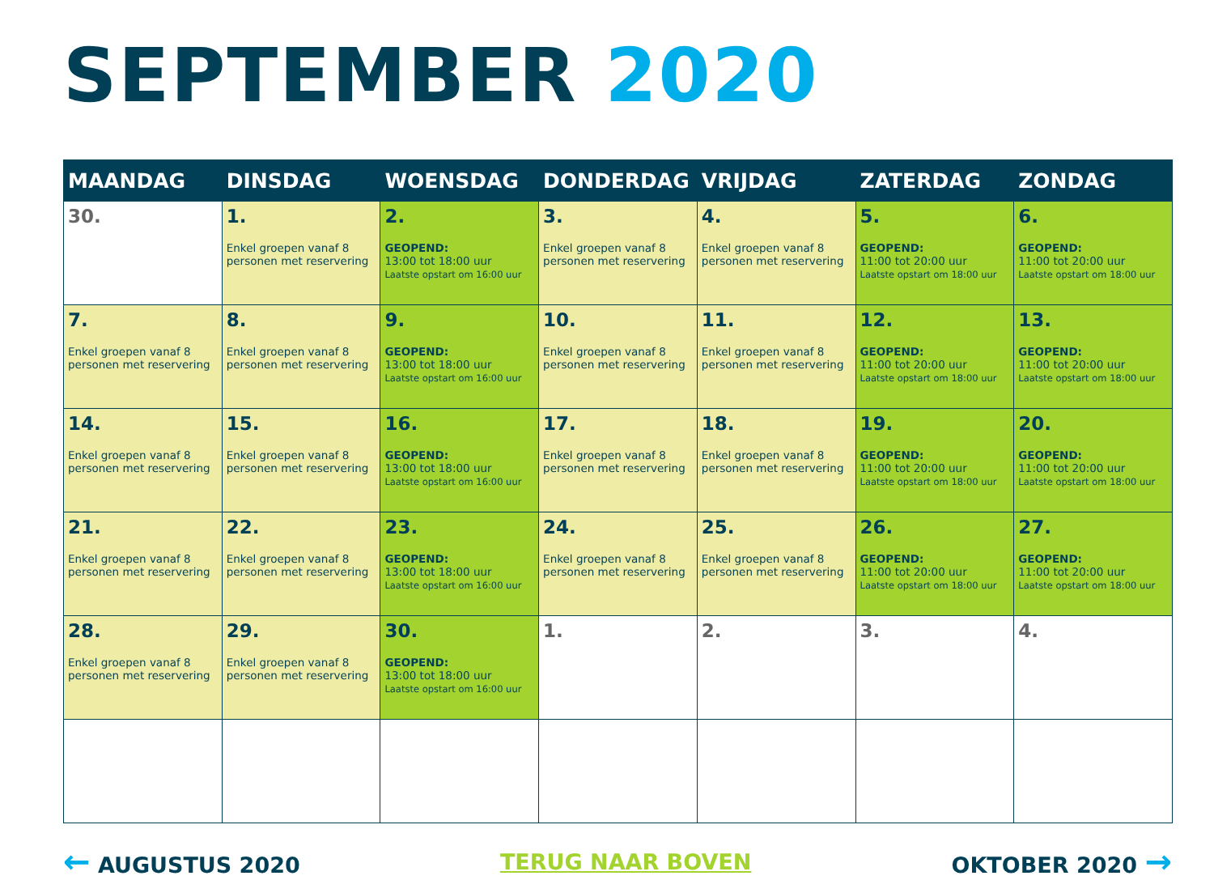SEPTEMBER 2020
| MAANDAG | DINSDAG | WOENSDAG | DONDERDAG | VRIJDAG | ZATERDAG | ZONDAG |
| --- | --- | --- | --- | --- | --- | --- |
| 30. | 1. Enkel groepen vanaf 8 personen met reservering | 2. GEOPEND: 13:00 tot 18:00 uur Laatste opstart om 16:00 uur | 3. Enkel groepen vanaf 8 personen met reservering | 4. Enkel groepen vanaf 8 personen met reservering | 5. GEOPEND: 11:00 tot 20:00 uur Laatste opstart om 18:00 uur | 6. GEOPEND: 11:00 tot 20:00 uur Laatste opstart om 18:00 uur |
| 7. Enkel groepen vanaf 8 personen met reservering | 8. Enkel groepen vanaf 8 personen met reservering | 9. GEOPEND: 13:00 tot 18:00 uur Laatste opstart om 16:00 uur | 10. Enkel groepen vanaf 8 personen met reservering | 11. Enkel groepen vanaf 8 personen met reservering | 12. GEOPEND: 11:00 tot 20:00 uur Laatste opstart om 18:00 uur | 13. GEOPEND: 11:00 tot 20:00 uur Laatste opstart om 18:00 uur |
| 14. Enkel groepen vanaf 8 personen met reservering | 15. Enkel groepen vanaf 8 personen met reservering | 16. GEOPEND: 13:00 tot 18:00 uur Laatste opstart om 16:00 uur | 17. Enkel groepen vanaf 8 personen met reservering | 18. Enkel groepen vanaf 8 personen met reservering | 19. GEOPEND: 11:00 tot 20:00 uur Laatste opstart om 18:00 uur | 20. GEOPEND: 11:00 tot 20:00 uur Laatste opstart om 18:00 uur |
| 21. Enkel groepen vanaf 8 personen met reservering | 22. Enkel groepen vanaf 8 personen met reservering | 23. GEOPEND: 13:00 tot 18:00 uur Laatste opstart om 16:00 uur | 24. Enkel groepen vanaf 8 personen met reservering | 25. Enkel groepen vanaf 8 personen met reservering | 26. GEOPEND: 11:00 tot 20:00 uur Laatste opstart om 18:00 uur | 27. GEOPEND: 11:00 tot 20:00 uur Laatste opstart om 18:00 uur |
| 28. Enkel groepen vanaf 8 personen met reservering | 29. Enkel groepen vanaf 8 personen met reservering | 30. GEOPEND: 13:00 tot 18:00 uur Laatste opstart om 16:00 uur | 1. | 2. | 3. | 4. |
← AUGUSTUS 2020 TERUG NAAR BOVEN OKTOBER 2020 →